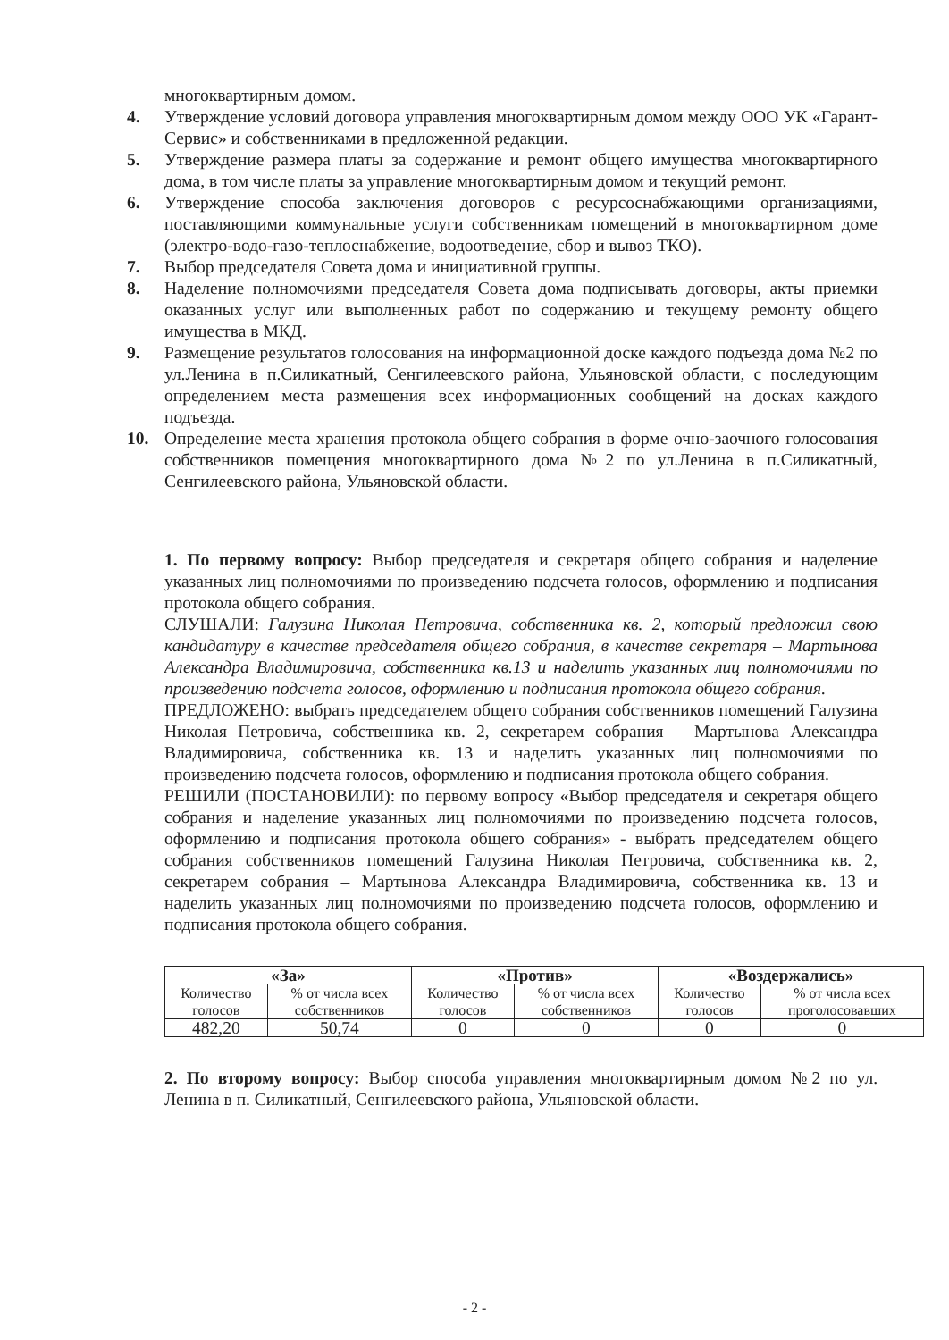многоквартирным домом.
4. Утверждение условий договора управления многоквартирным домом между ООО УК «Гарант-Сервис» и собственниками в предложенной редакции.
5. Утверждение размера платы за содержание и ремонт общего имущества многоквартирного дома, в том числе платы за управление многоквартирным домом и текущий ремонт.
6. Утверждение способа заключения договоров с ресурсоснабжающими организациями, поставляющими коммунальные услуги собственникам помещений в многоквартирном доме (электро-водо-газо-теплоснабжение, водоотведение, сбор и вывоз ТКО).
7. Выбор председателя Совета дома и инициативной группы.
8. Наделение полномочиями председателя Совета дома подписывать договоры, акты приемки оказанных услуг или выполненных работ по содержанию и текущему ремонту общего имущества в МКД.
9. Размещение результатов голосования на информационной доске каждого подъезда дома №2 по ул.Ленина в п.Силикатный, Сенгилеевского района, Ульяновской области, с последующим определением места размещения всех информационных сообщений на досках каждого подъезда.
10. Определение места хранения протокола общего собрания в форме очно-заочного голосования собственников помещения многоквартирного дома №2 по ул.Ленина в п.Силикатный, Сенгилеевского района, Ульяновской области.
1. По первому вопросу: Выбор председателя и секретаря общего собрания и наделение указанных лиц полномочиями по произведению подсчета голосов, оформлению и подписания протокола общего собрания.
СЛУШАЛИ: Галузина Николая Петровича, собственника кв. 2, который предложил свою кандидатуру в качестве председателя общего собрания, в качестве секретаря – Мартынова Александра Владимировича, собственника кв.13 и наделить указанных лиц полномочиями по произведению подсчета голосов, оформлению и подписания протокола общего собрания.
ПРЕДЛОЖЕНО: выбрать председателем общего собрания собственников помещений Галузина Николая Петровича, собственника кв. 2, секретарем собрания – Мартынова Александра Владимировича, собственника кв. 13 и наделить указанных лиц полномочиями по произведению подсчета голосов, оформлению и подписания протокола общего собрания.
РЕШИЛИ (ПОСТАНОВИЛИ): по первому вопросу «Выбор председателя и секретаря общего собрания и наделение указанных лиц полномочиями по произведению подсчета голосов, оформлению и подписания протокола общего собрания» - выбрать председателем общего собрания собственников помещений Галузина Николая Петровича, собственника кв. 2, секретарем собрания – Мартынова Александра Владимировича, собственника кв. 13 и наделить указанных лиц полномочиями по произведению подсчета голосов, оформлению и подписания протокола общего собрания.
| «За» | | «Против» | | «Воздержались» | |
| --- | --- | --- | --- | --- | --- |
| Количество голосов | % от числа всех собственников | Количество голосов | % от числа всех собственников | Количество голосов | % от числа всех проголосовавших |
| 482,20 | 50,74 | 0 | 0 | 0 | 0 |
2. По второму вопросу: Выбор способа управления многоквартирным домом №2 по ул. Ленина в п. Силикатный, Сенгилеевского района, Ульяновской области.
- 2 -